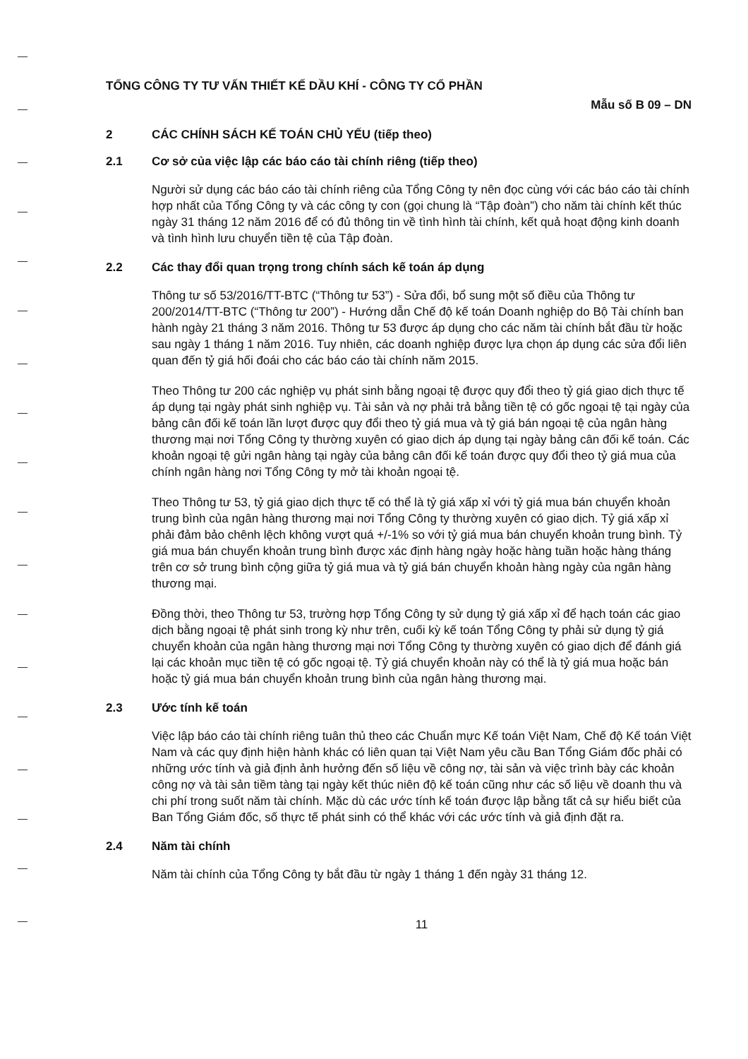TỔNG CÔNG TY TƯ VẤN THIẾT KẾ DẦU KHÍ - CÔNG TY CỔ PHẦN
Mẫu số B 09 – DN
2 CÁC CHÍNH SÁCH KẾ TOÁN CHỦ YẾU (tiếp theo)
2.1 Cơ sở của việc lập các báo cáo tài chính riêng (tiếp theo)
Người sử dụng các báo cáo tài chính riêng của Tổng Công ty nên đọc cùng với các báo cáo tài chính hợp nhất của Tổng Công ty và các công ty con (gọi chung là “Tập đoàn”) cho năm tài chính kết thúc ngày 31 tháng 12 năm 2016 để có đủ thông tin về tình hình tài chính, kết quả hoạt động kinh doanh và tình hình lưu chuyển tiền tệ của Tập đoàn.
2.2 Các thay đổi quan trọng trong chính sách kế toán áp dụng
Thông tư số 53/2016/TT-BTC (“Thông tư 53”) - Sửa đổi, bổ sung một số điều của Thông tư 200/2014/TT-BTC (“Thông tư 200”) - Hướng dẫn Chế độ kế toán Doanh nghiệp do Bộ Tài chính ban hành ngày 21 tháng 3 năm 2016. Thông tư 53 được áp dụng cho các năm tài chính bắt đầu từ hoặc sau ngày 1 tháng 1 năm 2016. Tuy nhiên, các doanh nghiệp được lựa chọn áp dụng các sửa đổi liên quan đến tỷ giá hối đoái cho các báo cáo tài chính năm 2015.
Theo Thông tư 200 các nghiệp vụ phát sinh bằng ngoại tệ được quy đổi theo tỷ giá giao dịch thực tế áp dụng tại ngày phát sinh nghiệp vụ. Tài sản và nợ phải trả bằng tiền tệ có gốc ngoại tệ tại ngày của bảng cân đối kế toán lần lượt được quy đổi theo tỷ giá mua và tỷ giá bán ngoại tệ của ngân hàng thương mại nơi Tổng Công ty thường xuyên có giao dịch áp dụng tại ngày bảng cân đối kế toán. Các khoản ngoại tệ gửi ngân hàng tại ngày của bảng cân đối kế toán được quy đổi theo tỷ giá mua của chính ngân hàng nơi Tổng Công ty mở tài khoản ngoại tệ.
Theo Thông tư 53, tỷ giá giao dịch thực tế có thể là tỷ giá xấp xỉ với tỷ giá mua bán chuyển khoản trung bình của ngân hàng thương mại nơi Tổng Công ty thường xuyên có giao dịch. Tỷ giá xấp xỉ phải đảm bảo chênh lệch không vượt quá +/-1% so với tỷ giá mua bán chuyển khoản trung bình. Tỷ giá mua bán chuyển khoản trung bình được xác định hàng ngày hoặc hàng tuần hoặc hàng tháng trên cơ sở trung bình cộng giữa tỷ giá mua và tỷ giá bán chuyển khoản hàng ngày của ngân hàng thương mại.
Đồng thời, theo Thông tư 53, trường hợp Tổng Công ty sử dụng tỷ giá xấp xỉ để hạch toán các giao dịch bằng ngoại tệ phát sinh trong kỳ như trên, cuối kỳ kế toán Tổng Công ty phải sử dụng tỷ giá chuyển khoản của ngân hàng thương mại nơi Tổng Công ty thường xuyên có giao dịch để đánh giá lại các khoản mục tiền tệ có gốc ngoại tệ. Tỷ giá chuyển khoản này có thể là tỷ giá mua hoặc bán hoặc tỷ giá mua bán chuyển khoản trung bình của ngân hàng thương mại.
2.3 Ước tính kế toán
Việc lập báo cáo tài chính riêng tuân thủ theo các Chuẩn mực Kế toán Việt Nam, Chế độ Kế toán Việt Nam và các quy định hiện hành khác có liên quan tại Việt Nam yêu cầu Ban Tổng Giám đốc phải có những ước tính và giả định ảnh hưởng đến số liệu về công nợ, tài sản và việc trình bày các khoản công nợ và tài sản tiềm tàng tại ngày kết thúc niên độ kế toán cũng như các số liệu về doanh thu và chi phí trong suốt năm tài chính. Mặc dù các ước tính kế toán được lập bằng tất cả sự hiểu biết của Ban Tổng Giám đốc, số thực tế phát sinh có thể khác với các ước tính và giả định đặt ra.
2.4 Năm tài chính
Năm tài chính của Tổng Công ty bắt đầu từ ngày 1 tháng 1 đến ngày 31 tháng 12.
11